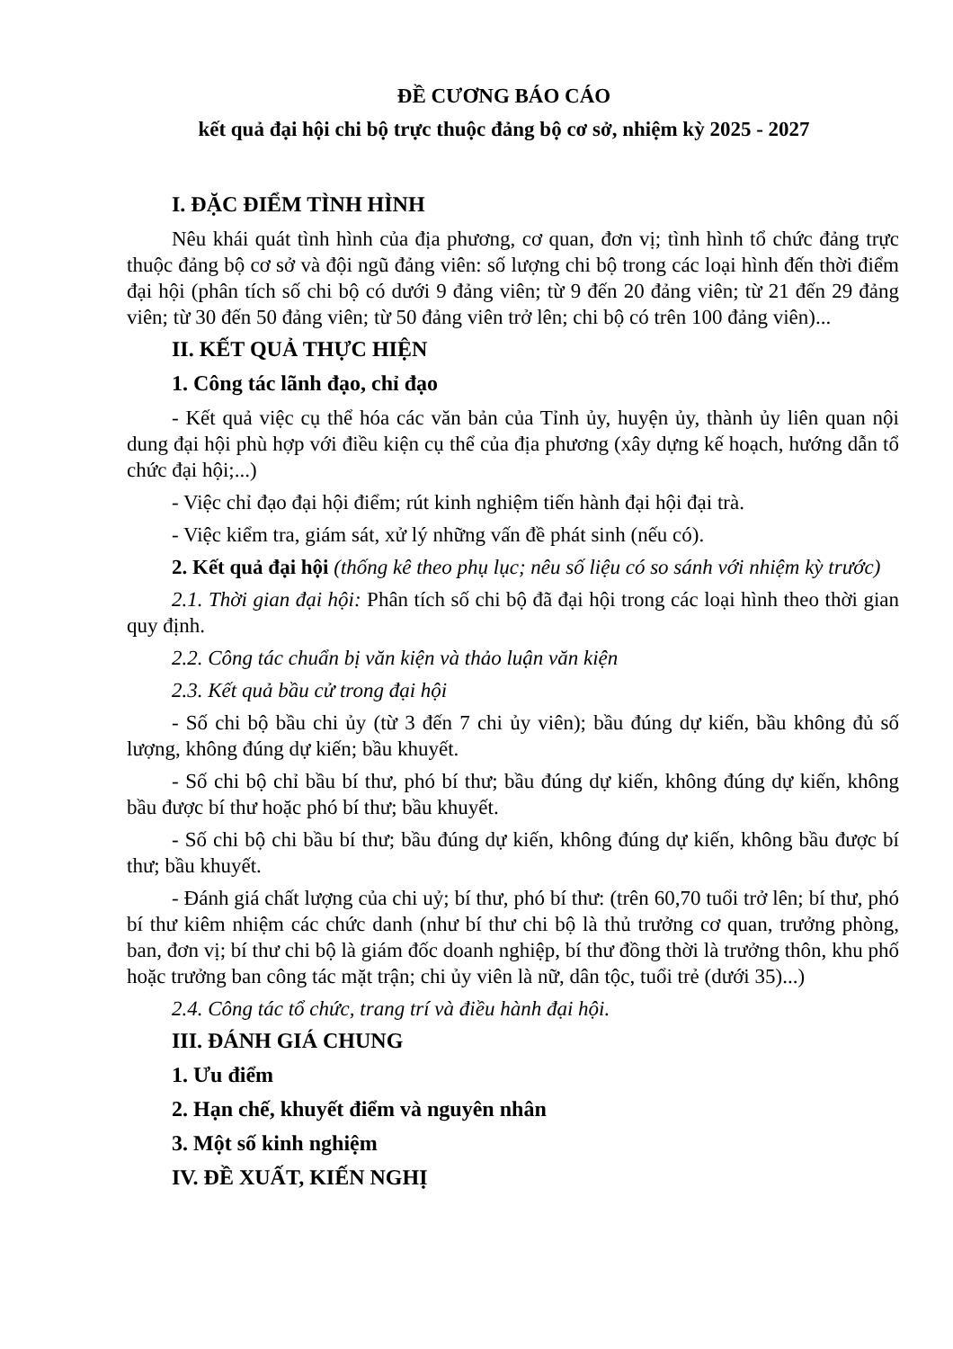ĐỀ CƯƠNG BÁO CÁO
kết quả đại hội chi bộ trực thuộc đảng bộ cơ sở, nhiệm kỳ 2025 - 2027
I. ĐẶC ĐIỂM TÌNH HÌNH
Nêu khái quát tình hình của địa phương, cơ quan, đơn vị; tình hình tổ chức đảng trực thuộc đảng bộ cơ sở và đội ngũ đảng viên: số lượng chi bộ trong các loại hình đến thời điểm đại hội (phân tích số chi bộ có dưới 9 đảng viên; từ 9 đến 20 đảng viên; từ 21 đến 29 đảng viên; từ 30 đến 50 đảng viên; từ 50 đảng viên trở lên; chi bộ có trên 100 đảng viên)...
II. KẾT QUẢ THỰC HIỆN
1. Công tác lãnh đạo, chỉ đạo
- Kết quả việc cụ thể hóa các văn bản của Tỉnh ủy, huyện ủy, thành ủy liên quan nội dung đại hội phù hợp với điều kiện cụ thể của địa phương (xây dựng kế hoạch, hướng dẫn tổ chức đại hội;...)
- Việc chỉ đạo đại hội điểm; rút kinh nghiệm tiến hành đại hội đại trà.
- Việc kiểm tra, giám sát, xử lý những vấn đề phát sinh (nếu có).
2. Kết quả đại hội (thống kê theo phụ lục; nêu số liệu có so sánh với nhiệm kỳ trước)
2.1. Thời gian đại hội: Phân tích số chi bộ đã đại hội trong các loại hình theo thời gian quy định.
2.2. Công tác chuẩn bị văn kiện và thảo luận văn kiện
2.3. Kết quả bầu cử trong đại hội
- Số chi bộ bầu chi ủy (từ 3 đến 7 chi ủy viên); bầu đúng dự kiến, bầu không đủ số lượng, không đúng dự kiến; bầu khuyết.
- Số chi bộ chỉ bầu bí thư, phó bí thư; bầu đúng dự kiến, không đúng dự kiến, không bầu được bí thư hoặc phó bí thư; bầu khuyết.
- Số chi bộ chi bầu bí thư; bầu đúng dự kiến, không đúng dự kiến, không bầu được bí thư; bầu khuyết.
- Đánh giá chất lượng của chi uỷ; bí thư, phó bí thư: (trên 60,70 tuổi trở lên; bí thư, phó bí thư kiêm nhiệm các chức danh (như bí thư chi bộ là thủ trưởng cơ quan, trưởng phòng, ban, đơn vị; bí thư chi bộ là giám đốc doanh nghiệp, bí thư đồng thời là trưởng thôn, khu phố hoặc trưởng ban công tác mặt trận; chi ủy viên là nữ, dân tộc, tuổi trẻ (dưới 35)...)
2.4. Công tác tổ chức, trang trí và điều hành đại hội.
III. ĐÁNH GIÁ CHUNG
1. Ưu điểm
2. Hạn chế, khuyết điểm và nguyên nhân
3. Một số kinh nghiệm
IV. ĐỀ XUẤT, KIẾN NGHỊ